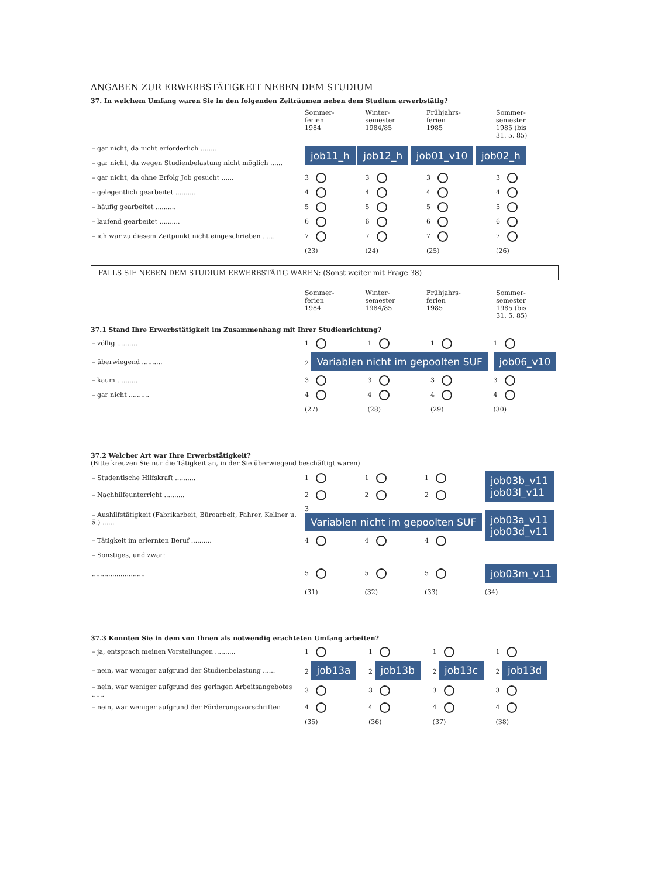ANGABEN ZUR ERWERBSTÄTIGKEIT NEBEN DEM STUDIUM
37. In welchem Umfang waren Sie in den folgenden Zeiträumen neben dem Studium erwerbstätig?
| | Sommer- ferien 1984 | Winter- semester 1984/85 | Frühjahrs- ferien 1985 | Sommer- semester 1985 (bis 31. 5. 85) |
| – gar nicht, da nicht erforderlich ........ | job11_h job12_h job01_v10 job02_h | | | |
| – gar nicht, da wegen Studienbelastung nicht möglich ...... | | | | |
| – gar nicht, da ohne Erfolg Job gesucht ...... | 3 | 3 | 3 | 3 |
| – gelegentlich gearbeitet .......... | 4 | 4 | 4 | 4 |
| – häufig gearbeitet .......... | 5 | 5 | 5 | 5 |
| – laufend gearbeitet .......... | 6 | 6 | 6 | 6 |
| – ich war zu diesem Zeitpunkt nicht eingeschrieben ...... | 7 | 7 | 7 | 7 |
| | (23) | (24) | (25) | (26) |
FALLS SIE NEBEN DEM STUDIUM ERWERBSTÄTIG WAREN: (Sonst weiter mit Frage 38)
| | Sommer- ferien 1984 | Winter- semester 1984/85 | Frühjahrs- ferien 1985 | Sommer- semester 1985 (bis 31. 5. 85) |
37.1 Stand Ihre Erwerbstätigkeit im Zusammenhang mit Ihrer Studienrichtung?
| – völlig .......... | 1 | 1 | 1 | 1 |
| – überwiegend .......... | 2 Variablen nicht im gepoolten SUF | | | job06_v10 |
| – kaum .......... | 3 | 3 | 3 | 3 |
| – gar nicht .......... | 4 | 4 | 4 | 4 |
| | (27) | (28) | (29) | (30) |
37.2 Welcher Art war Ihre Erwerbstätigkeit?
(Bitte kreuzen Sie nur die Tätigkeit an, in der Sie überwiegend beschäftigt waren)
| – Studentische Hilfskraft .......... | 1 | 1 | 1 | job03b_v11 job03l_v11 |
| – Nachhilfeunterricht .......... | 2 | 2 | 2 | |
| – Aushilfstätigkeit (Fabrikarbeit, Büroarbeit, Fahrer, Kellner u. ä.) ...... | 3 Variablen nicht im gepoolten SUF | | | job03a_v11 job03d_v11 |
| – Tätigkeit im erlernten Beruf .......... | 4 | 4 | 4 | |
| – Sonstiges, und zwar: | | | | |
| .......................... | 5 | 5 | 5 | job03m_v11 |
| | (31) | (32) | (33) | (34) |
37.3 Konnten Sie in dem von Ihnen als notwendig erachteten Umfang arbeiten?
| – ja, entsprach meinen Vorstellungen .......... | 1 | 1 | 1 | 1 |
| – nein, war weniger aufgrund der Studienbelastung ...... | 2 job13a | 2 job13b | 2 job13c | 2 job13d |
| – nein, war weniger aufgrund des geringen Arbeitsangebotes ...... | 3 | 3 | 3 | 3 |
| – nein, war weniger aufgrund der Förderungsvorschriften . | 4 | 4 | 4 | 4 |
| | (35) | (36) | (37) | (38) |